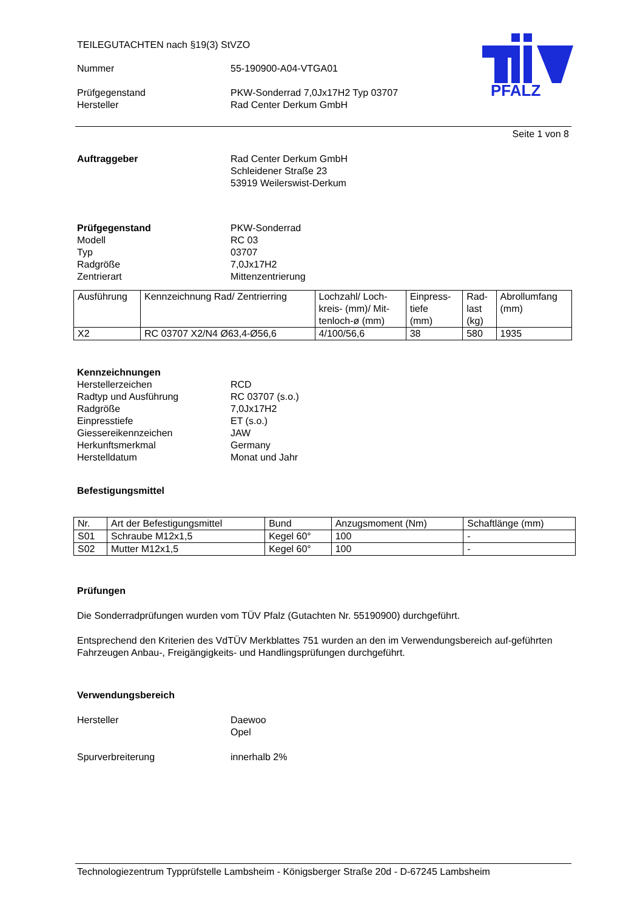PFALZ
TEILEGUTACHTEN nach §19(3) StVZO
Nummer 55-190900-A04-VTGA01
Prüfgegenstand PKW-Sonderrad 7,0Jx17H2 Typ 03707
Hersteller Rad Center Derkum GmbH
Seite 1 von 8
Auftraggeber Rad Center Derkum GmbH
Schleidener Straße 23
53919 Weilerswist-Derkum
Prüfgegenstand
Modell
Typ
Radgröße
Zentrierart
PKW-Sonderrad
RC 03
03707
7,0Jx17H2
Mittenzentrierung
| Ausführung | Kennzeichnung Rad/ Zentrierring | Lochzahl/ Loch- kreis- (mm)/ Mit- tenloch-ø (mm) | Einpress- tiefe (mm) | Rad- last (kg) | Abrollumfang (mm) |
| X2 | RC 03707 X2/N4 Ø63,4-Ø56,6 | 4/100/56,6 | 38 | 580 | 1935 |
Kennzeichnungen
Herstellerzeichen
Radtyp und Ausführung
Radgröße
Einpresstiefe
Giessereikennzeichen
Herkunftsmerkmal
Herstelldatum
RCD
RC 03707 (s.o.)
7,0Jx17H2
ET (s.o.)
JAW
Germany
Monat und Jahr
Befestigungsmittel
| Nr. | Art der Befestigungsmittel | Bund | Anzugsmoment (Nm) | Schaftlänge (mm) |
| S01 | Schraube M12x1,5 | Kegel 60° | 100 | - |
| S02 | Mutter M12x1,5 | Kegel 60° | 100 | - |
Prüfungen
Die Sonderradprüfungen wurden vom TÜV Pfalz (Gutachten Nr. 55190900) durchgeführt.
Entsprechend den Kriterien des VdTÜV Merkblattes 751 wurden an den im Verwendungsbereich auf-geführten Fahrzeugen Anbau-, Freigängigkeits- und Handlingsprüfungen durchgeführt.
Verwendungsbereich
Hersteller Daewoo
Opel
Spurverbreiterung innerhalb 2%
Technologiezentrum Typprüfstelle Lambsheim - Königsberger Straße 20d - D-67245 Lambsheim